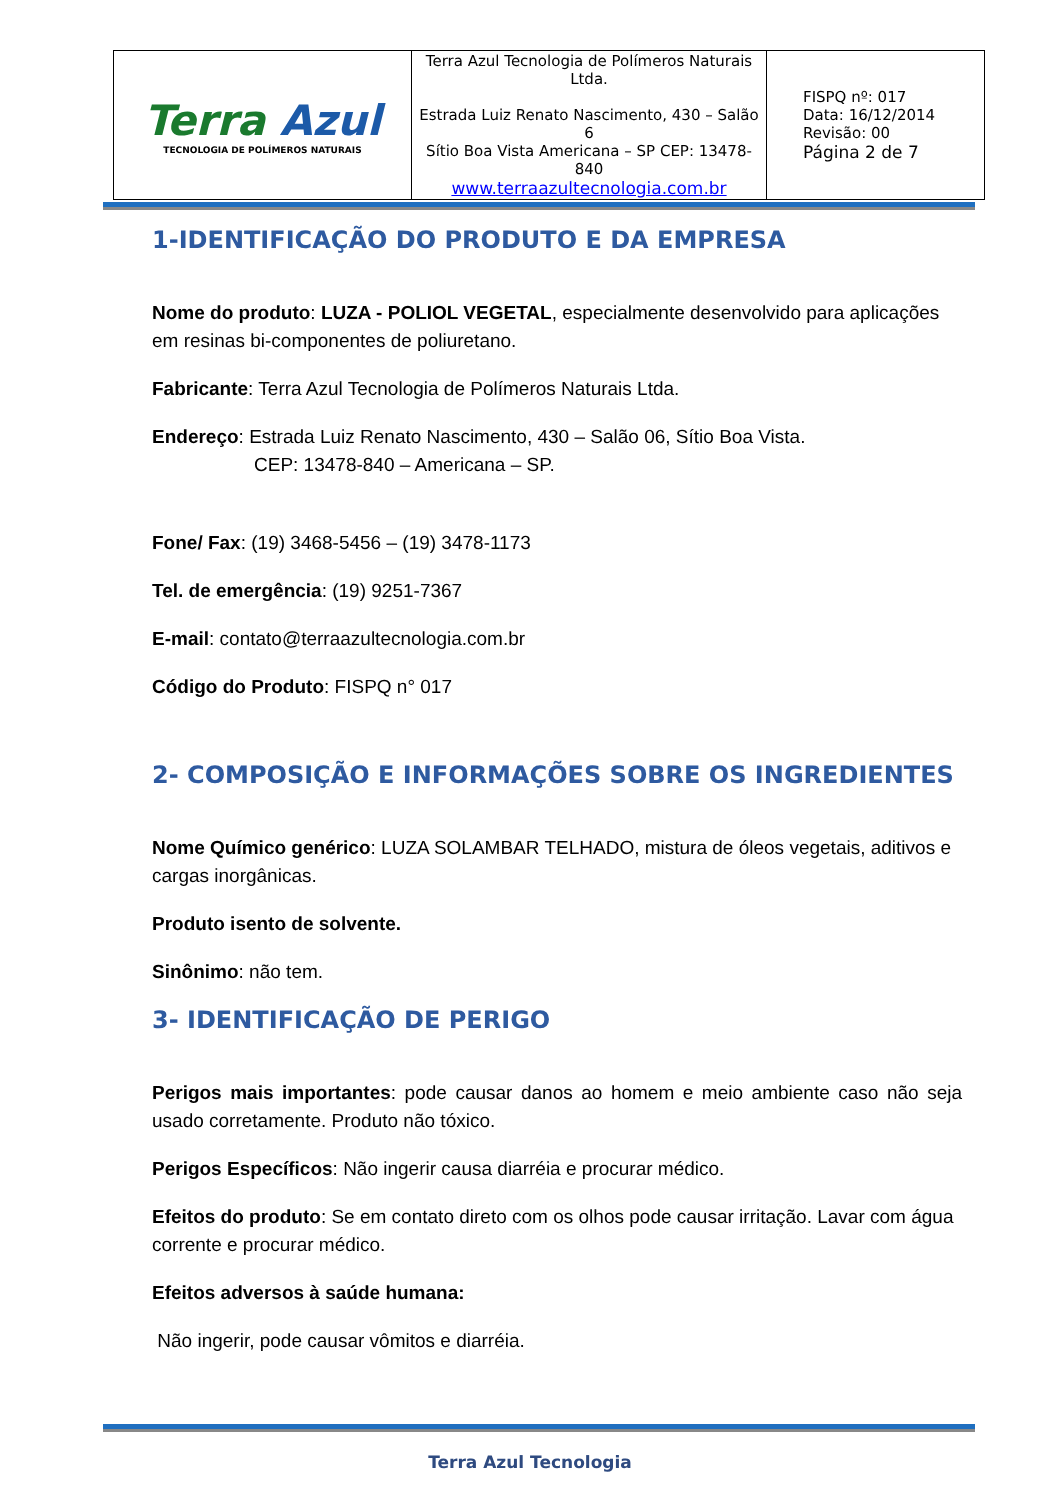| Terra Azul TECNOLOGIA DE POLÍMEROS NATURAIS | Terra Azul Tecnologia de Polímeros Naturais Ltda. Estrada Luiz Renato Nascimento, 430 – Salão 6 Sítio Boa Vista Americana – SP CEP: 13478-840 www.terraazultecnologia.com.br | FISPQ nº: 017 Data: 16/12/2014 Revisão: 00 Página 2 de 7 |
1-IDENTIFICAÇÃO DO PRODUTO E DA EMPRESA
Nome do produto: LUZA - POLIOL VEGETAL, especialmente desenvolvido para aplicações em resinas bi-componentes de poliuretano.
Fabricante: Terra Azul Tecnologia de Polímeros Naturais Ltda.
Endereço: Estrada Luiz Renato Nascimento, 430 – Salão 06, Sítio Boa Vista.
CEP: 13478-840 – Americana – SP.
Fone/ Fax: (19) 3468-5456 – (19) 3478-1173
Tel. de emergência: (19) 9251-7367
E-mail: contato@terraazultecnologia.com.br
Código do Produto: FISPQ n° 017
2- COMPOSIÇÃO E INFORMAÇÕES SOBRE OS INGREDIENTES
Nome Químico genérico: LUZA SOLAMBAR TELHADO, mistura de óleos vegetais, aditivos e cargas inorgânicas.
Produto isento de solvente.
Sinônimo: não tem.
3- IDENTIFICAÇÃO DE PERIGO
Perigos mais importantes: pode causar danos ao homem e meio ambiente caso não seja usado corretamente. Produto não tóxico.
Perigos Específicos: Não ingerir causa diarréia e procurar médico.
Efeitos do produto: Se em contato direto com os olhos pode causar irritação. Lavar com água corrente e procurar médico.
Efeitos adversos à saúde humana:
Não ingerir, pode causar vômitos e diarréia.
Terra Azul Tecnologia